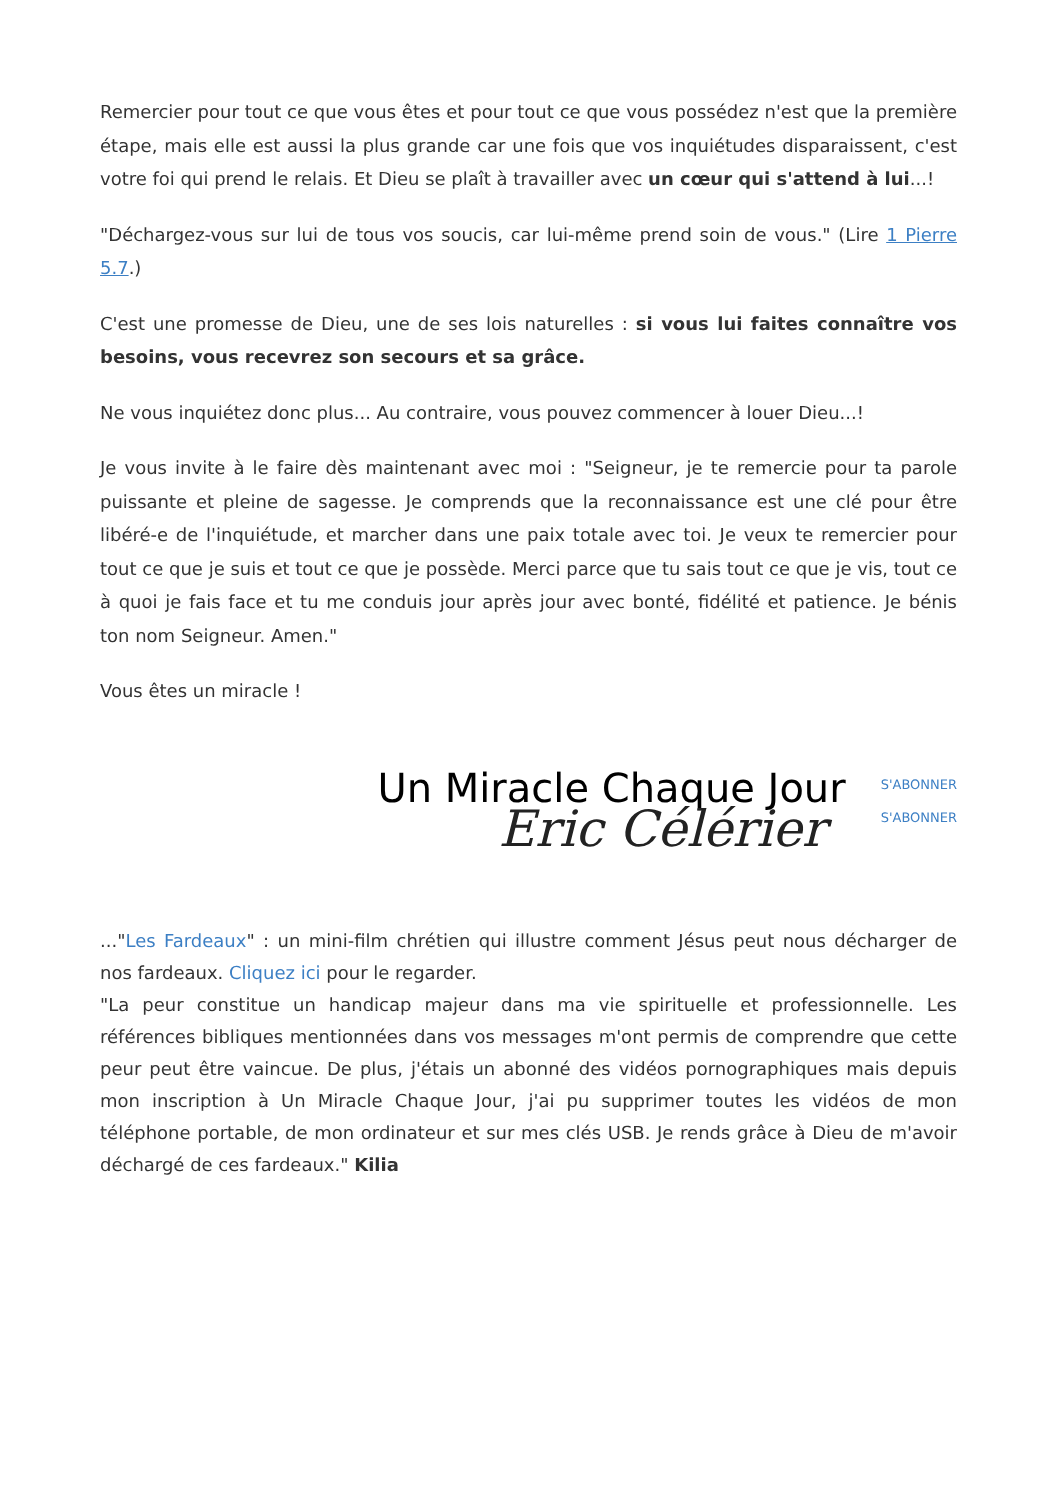Remercier pour tout ce que vous êtes et pour tout ce que vous possédez n'est que la première étape, mais elle est aussi la plus grande car une fois que vos inquiétudes disparaissent, c'est votre foi qui prend le relais. Et Dieu se plaît à travailler avec un cœur qui s'attend à lui...!
"Déchargez-vous sur lui de tous vos soucis, car lui-même prend soin de vous." (Lire 1 Pierre 5.7.)
C'est une promesse de Dieu, une de ses lois naturelles : si vous lui faites connaître vos besoins, vous recevrez son secours et sa grâce.
Ne vous inquiétez donc plus... Au contraire, vous pouvez commencer à louer Dieu...!
Je vous invite à le faire dès maintenant avec moi : "Seigneur, je te remercie pour ta parole puissante et pleine de sagesse. Je comprends que la reconnaissance est une clé pour être libéré-e de l'inquiétude, et marcher dans une paix totale avec toi. Je veux te remercier pour tout ce que je suis et tout ce que je possède. Merci parce que tu sais tout ce que je vis, tout ce à quoi je fais face et tu me conduis jour après jour avec bonté, fidélité et patience. Je bénis ton nom Seigneur. Amen."
Vous êtes un miracle !
Un Miracle Chaque Jour
Eric Célérier
S'ABONNER
S'ABONNER
..."Les Fardeaux" : un mini-film chrétien qui illustre comment Jésus peut nous décharger de nos fardeaux. Cliquez ici pour le regarder.
"La peur constitue un handicap majeur dans ma vie spirituelle et professionnelle. Les références bibliques mentionnées dans vos messages m'ont permis de comprendre que cette peur peut être vaincue. De plus, j'étais un abonné des vidéos pornographiques mais depuis mon inscription à Un Miracle Chaque Jour, j'ai pu supprimer toutes les vidéos de mon téléphone portable, de mon ordinateur et sur mes clés USB. Je rends grâce à Dieu de m'avoir déchargé de ces fardeaux." Kilia